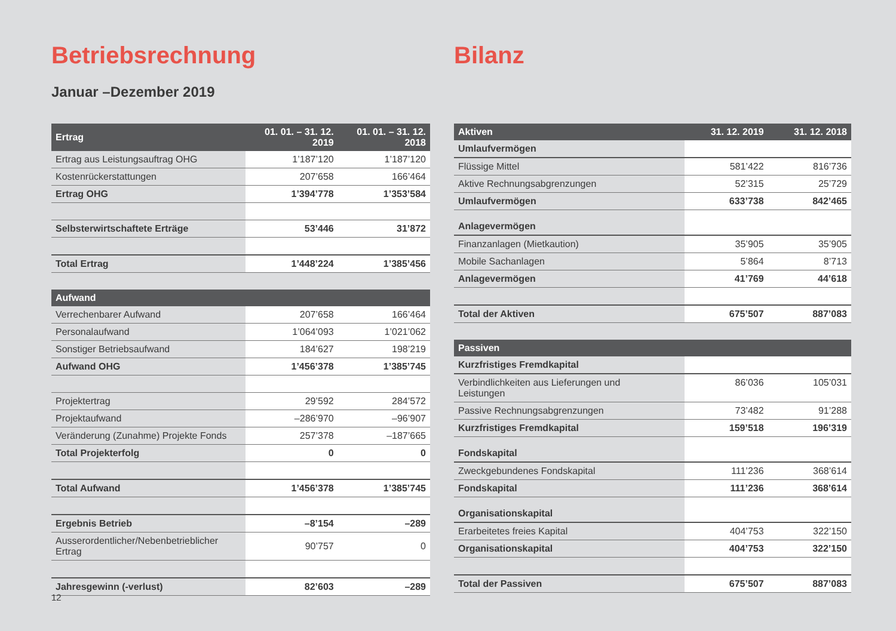Betriebsrechnung
Januar –Dezember 2019
| Ertrag | 01. 01. – 31. 12. 2019 | 01. 01. – 31. 12. 2018 |
| --- | --- | --- |
| Ertrag aus Leistungsauftrag OHG | 1’187’120 | 1’187’120 |
| Kostenrückerstattungen | 207’658 | 166’464 |
| Ertrag OHG | 1’394’778 | 1’353’584 |
| Selbsterwirtschaftete Erträge | 53’446 | 31’872 |
| Total Ertrag | 1’448’224 | 1’385’456 |
| Aufwand | | |
| Verrechenbarer Aufwand | 207’658 | 166’464 |
| Personalaufwand | 1’064’093 | 1’021’062 |
| Sonstiger Betriebsaufwand | 184’627 | 198’219 |
| Aufwand OHG | 1’456’378 | 1’385’745 |
| Projektertrag | 29’592 | 284’572 |
| Projektaufwand | –286’970 | –96’907 |
| Veränderung (Zunahme) Projekte Fonds | 257’378 | –187’665 |
| Total Projekterfolg | 0 | 0 |
| Total Aufwand | 1’456’378 | 1’385’745 |
| Ergebnis Betrieb | –8’154 | –289 |
| Ausserordentlicher/Nebenbetrieblicher Ertrag | 90’757 | 0 |
| Jahresgewinn (-verlust) | 82’603 | –289 |
Bilanz
| Aktiven | 31. 12. 2019 | 31. 12. 2018 |
| --- | --- | --- |
| Umlaufvermögen | | |
| Flüssige Mittel | 581’422 | 816’736 |
| Aktive Rechnungsabgrenzungen | 52’315 | 25’729 |
| Umlaufvermögen | 633’738 | 842’465 |
| Anlagevermögen | | |
| Finanzanlagen (Mietkaution) | 35’905 | 35’905 |
| Mobile Sachanlagen | 5’864 | 8’713 |
| Anlagevermögen | 41’769 | 44’618 |
| Total der Aktiven | 675’507 | 887’083 |
| Passiven | | |
| Kurzfristiges Fremdkapital | | |
| Verbindlichkeiten aus Lieferungen und Leistungen | 86’036 | 105’031 |
| Passive Rechnungsabgrenzungen | 73’482 | 91’288 |
| Kurzfristiges Fremdkapital | 159’518 | 196’319 |
| Fondskapital | | |
| Zweckgebundenes Fondskapital | 111’236 | 368’614 |
| Fondskapital | 111’236 | 368’614 |
| Organisationskapital | | |
| Erarbeitetes freies Kapital | 404’753 | 322’150 |
| Organisationskapital | 404’753 | 322’150 |
| Total der Passiven | 675’507 | 887’083 |
12